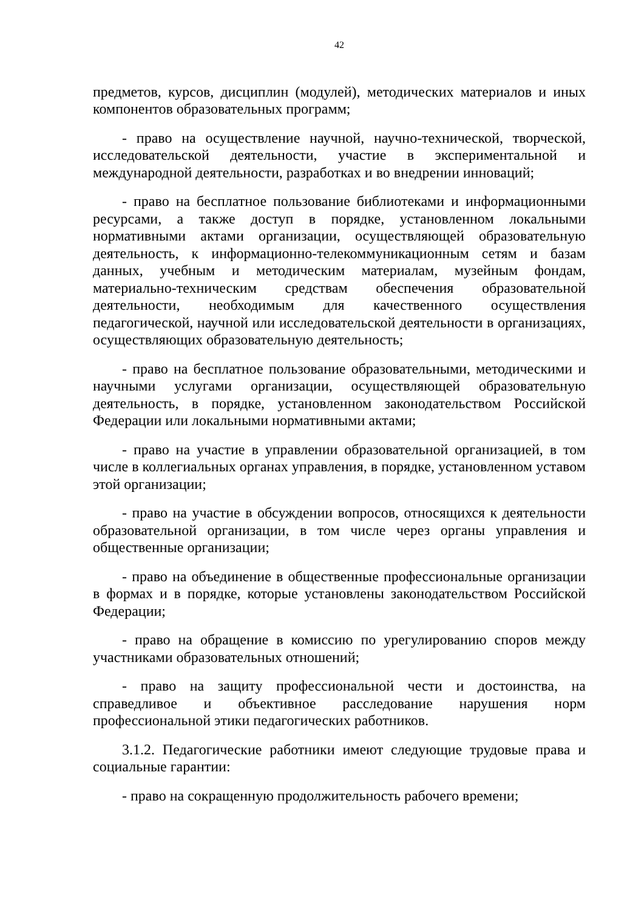42
предметов, курсов, дисциплин (модулей), методических материалов и иных компонентов образовательных программ;
- право на осуществление научной, научно-технической, творческой, исследовательской деятельности, участие в экспериментальной и международной деятельности, разработках и во внедрении инноваций;
- право на бесплатное пользование библиотеками и информационными ресурсами, а также доступ в порядке, установленном локальными нормативными актами организации, осуществляющей образовательную деятельность, к информационно-телекоммуникационным сетям и базам данных, учебным и методическим материалам, музейным фондам, материально-техническим средствам обеспечения образовательной деятельности, необходимым для качественного осуществления педагогической, научной или исследовательской деятельности в организациях, осуществляющих образовательную деятельность;
- право на бесплатное пользование образовательными, методическими и научными услугами организации, осуществляющей образовательную деятельность, в порядке, установленном законодательством Российской Федерации или локальными нормативными актами;
- право на участие в управлении образовательной организацией, в том числе в коллегиальных органах управления, в порядке, установленном уставом этой организации;
- право на участие в обсуждении вопросов, относящихся к деятельности образовательной организации, в том числе через органы управления и общественные организации;
- право на объединение в общественные профессиональные организации в формах и в порядке, которые установлены законодательством Российской Федерации;
- право на обращение в комиссию по урегулированию споров между участниками образовательных отношений;
- право на защиту профессиональной чести и достоинства, на справедливое и объективное расследование нарушения норм профессиональной этики педагогических работников.
3.1.2. Педагогические работники имеют следующие трудовые права и социальные гарантии:
- право на сокращенную продолжительность рабочего времени;